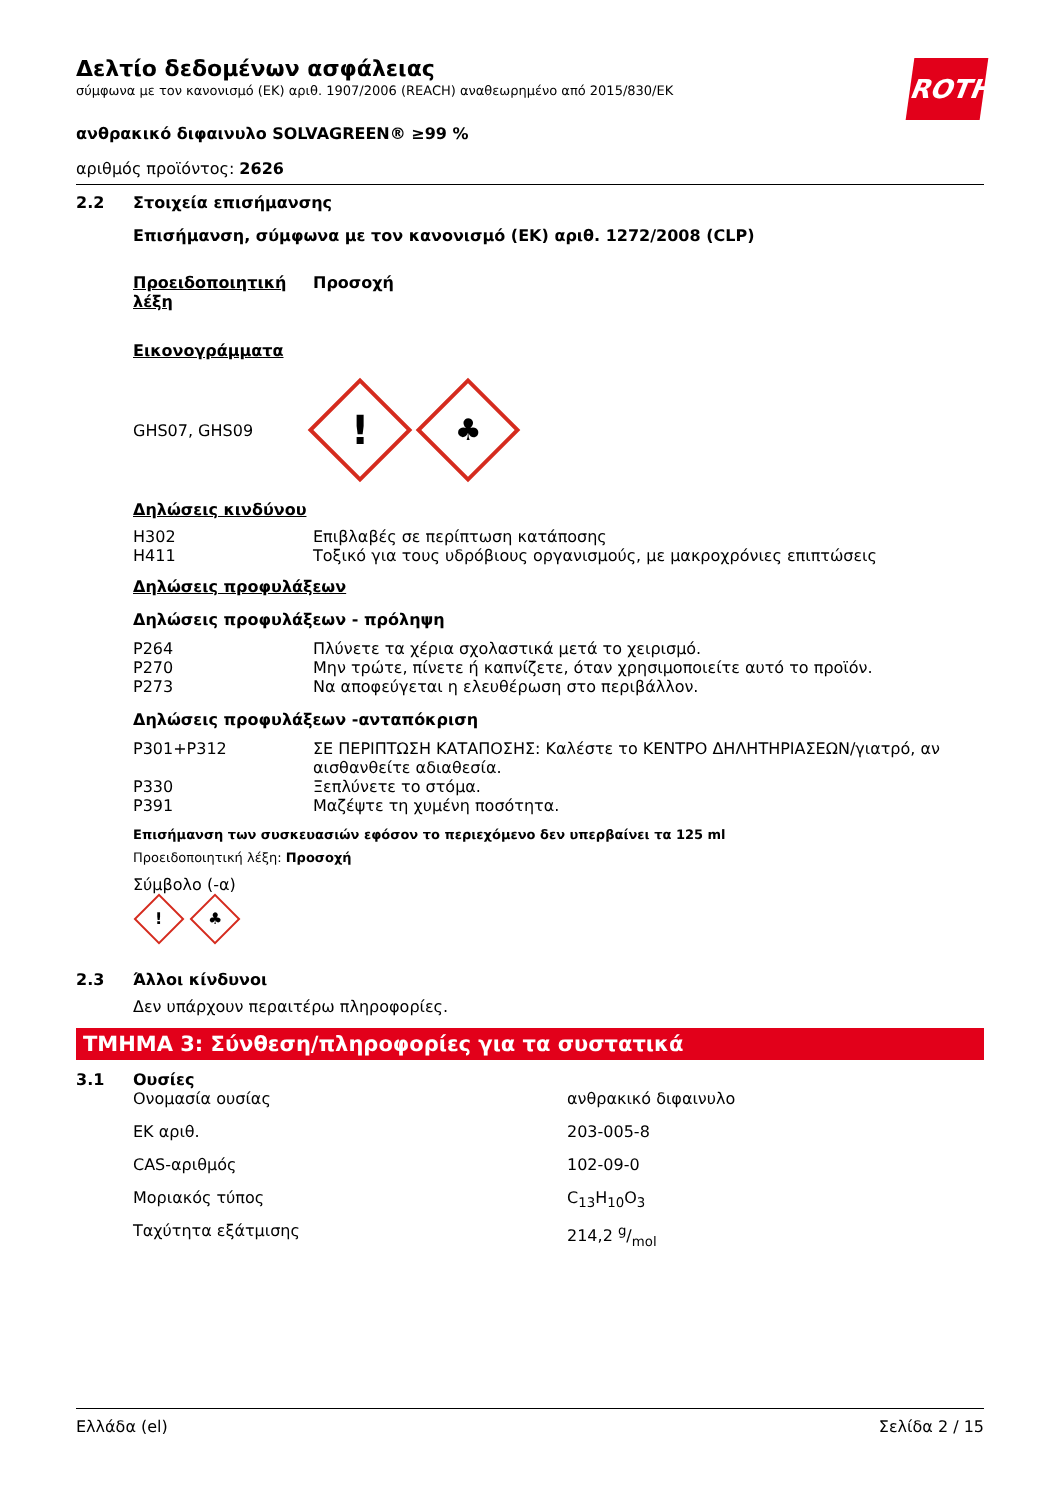ROTH
Δελτίο δεδομένων ασφάλειας
σύμφωνα με τον κανονισμό (ΕΚ) αριθ. 1907/2006 (REACH) αναθεωρημένο από 2015/830/ΕΚ
ανθρακικό διφαινυλο SOLVAGREEN® ≥99 %
αριθμός προϊόντος: 2626
2.2 Στοιχεία επισήμανσης
Επισήμανση, σύμφωνα με τον κανονισμό (ΕΚ) αριθ. 1272/2008 (CLP)
| Προειδοποιητική λέξη | Προσοχή |
Εικονογράμματα
GHS07, GHS09 ! ♣
Δηλώσεις κινδύνου
| H302 | Επιβλαβές σε περίπτωση κατάποσης |
| H411 | Τοξικό για τους υδρόβιους οργανισμούς, με μακροχρόνιες επιπτώσεις |
Δηλώσεις προφυλάξεων
Δηλώσεις προφυλάξεων - πρόληψη
| P264 | Πλύνετε τα χέρια σχολαστικά μετά το χειρισμό. |
| P270 | Μην τρώτε, πίνετε ή καπνίζετε, όταν χρησιμοποιείτε αυτό το προϊόν. |
| P273 | Να αποφεύγεται η ελευθέρωση στο περιβάλλον. |
Δηλώσεις προφυλάξεων -ανταπόκριση
| P301+P312 | ΣΕ ΠΕΡΙΠΤΩΣΗ ΚΑΤΑΠΟΣΗΣ: Καλέστε το ΚΕΝΤΡΟ ΔΗΛΗΤΗΡΙΑΣΕΩΝ/γιατρό, αν αισθανθείτε αδιαθεσία. |
| P330 | Ξεπλύνετε το στόμα. |
| P391 | Μαζέψτε τη χυμένη ποσότητα. |
Επισήμανση των συσκευασιών εφόσον το περιεχόμενο δεν υπερβαίνει τα 125 ml
Προειδοποιητική λέξη: Προσοχή
Σύμβολο (-α)
! ♣
2.3 Άλλοι κίνδυνοι
Δεν υπάρχουν περαιτέρω πληροφορίες.
ΤΜΗΜΑ 3: Σύνθεση/πληροφορίες για τα συστατικά
3.1 Ουσίες
| Ονομασία ουσίας | ανθρακικό διφαινυλο |
| ΕΚ αριθ. | 203-005-8 |
| CAS-αριθμός | 102-09-0 |
| Μοριακός τύπος | C<sub>13</sub>H<sub>10</sub>O<sub>3</sub> |
| Ταχύτητα εξάτμισης | 214,2 g/mol |
Ελλάδα (el) Σελίδα 2 / 15